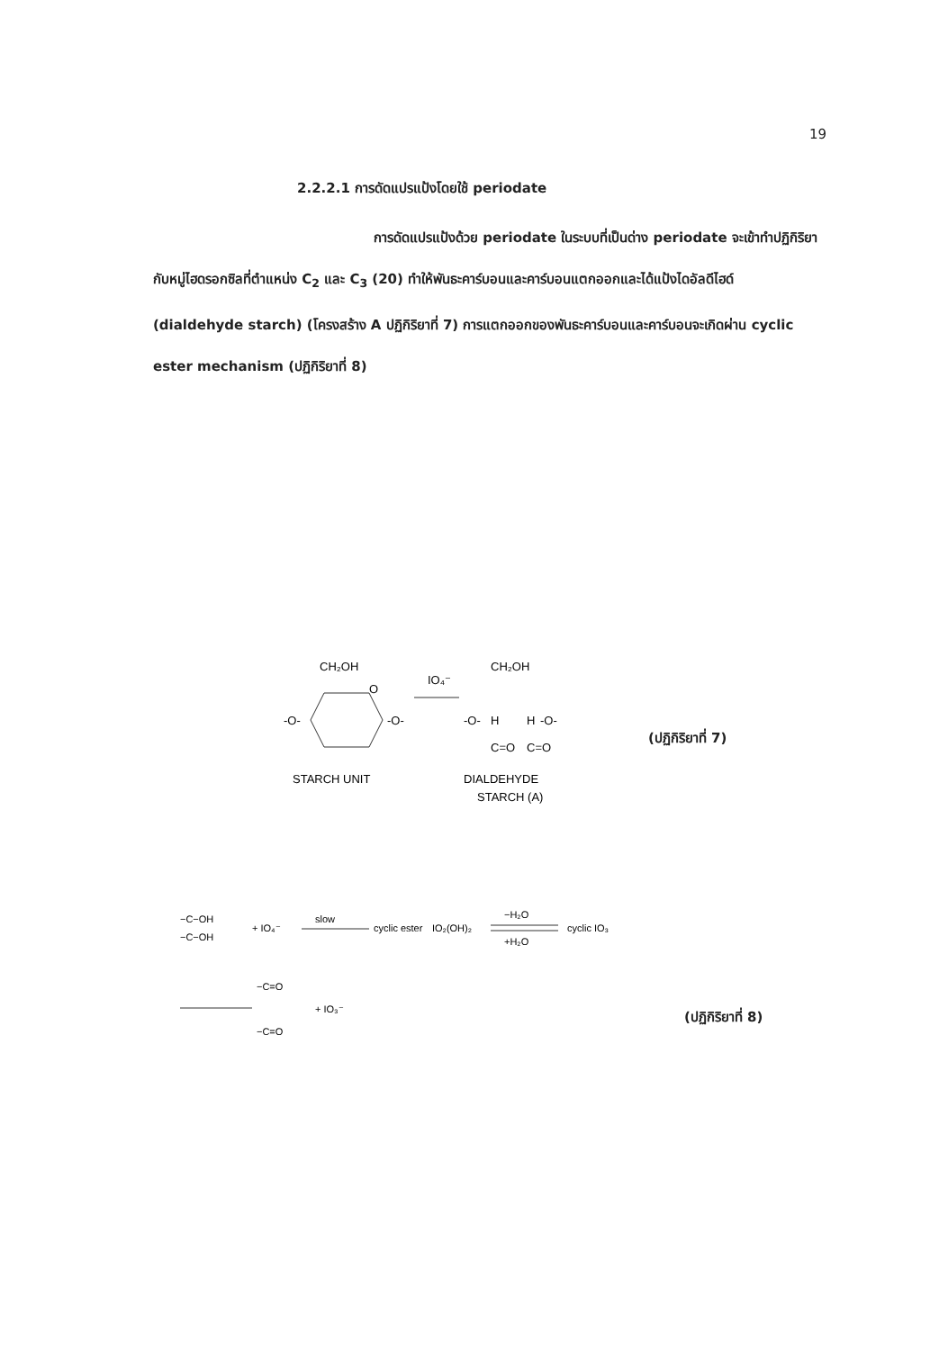19
2.2.2.1 การดัดแปรแป้งโดยใช้ periodate
การดัดแปรแป้งด้วย periodate ในระบบที่เป็นด่าง periodate จะเข้าทำปฏิกิริยากับหมู่ไฮดรอกซิลที่ตำแหน่ง C<sub>2</sub> และ C<sub>3</sub> (20) ทำให้พันธะคาร์บอนและคาร์บอนแตกออกและได้แป้งไดอัลดีไฮด์ (dialdehyde starch) (โครงสร้าง A ปฏิกิริยาที่ 7) การแตกออกของพันธะคาร์บอนและคาร์บอนจะเกิดผ่าน cyclic ester mechanism (ปฏิกิริยาที่ 8)
CH₂OH
O
-O-
-O-
IO₄⁻
CH₂OH
-O-
H
H
-O-
C=O
C=O
STARCH UNIT
DIALDEHYDE
STARCH (A)
(ปฏิกิริยาที่ 7)
−C−OH
−C−OH
+ IO₄⁻
slow
cyclic ester
IO₂(OH)₂
−H₂O
+H₂O
cyclic IO₃
−C=O
+ IO₃⁻
−C=O
(ปฏิกิริยาที่ 8)